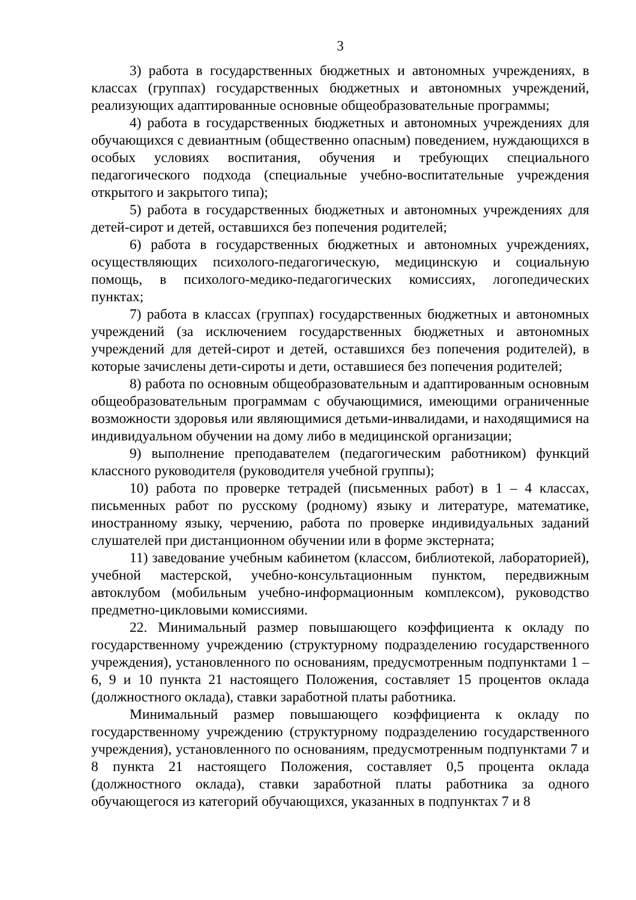3
3) работа в государственных бюджетных и автономных учреждениях, в классах (группах) государственных бюджетных и автономных учреждений, реализующих адаптированные основные общеобразовательные программы;
4) работа в государственных бюджетных и автономных учреждениях для обучающихся с девиантным (общественно опасным) поведением, нуждающихся в особых условиях воспитания, обучения и требующих специального педагогического подхода (специальные учебно-воспитательные учреждения открытого и закрытого типа);
5) работа в государственных бюджетных и автономных учреждениях для детей-сирот и детей, оставшихся без попечения родителей;
6) работа в государственных бюджетных и автономных учреждениях, осуществляющих психолого-педагогическую, медицинскую и социальную помощь, в психолого-медико-педагогических комиссиях, логопедических пунктах;
7) работа в классах (группах) государственных бюджетных и автономных учреждений (за исключением государственных бюджетных и автономных учреждений для детей-сирот и детей, оставшихся без попечения родителей), в которые зачислены дети-сироты и дети, оставшиеся без попечения родителей;
8) работа по основным общеобразовательным и адаптированным основным общеобразовательным программам с обучающимися, имеющими ограниченные возможности здоровья или являющимися детьми-инвалидами, и находящимися на индивидуальном обучении на дому либо в медицинской организации;
9) выполнение преподавателем (педагогическим работником) функций классного руководителя (руководителя учебной группы);
10) работа по проверке тетрадей (письменных работ) в 1 – 4 классах, письменных работ по русскому (родному) языку и литературе, математике, иностранному языку, черчению, работа по проверке индивидуальных заданий слушателей при дистанционном обучении или в форме экстерната;
11) заведование учебным кабинетом (классом, библиотекой, лабораторией), учебной мастерской, учебно-консультационным пунктом, передвижным автоклубом (мобильным учебно-информационным комплексом), руководство предметно-цикловыми комиссиями.
22. Минимальный размер повышающего коэффициента к окладу по государственному учреждению (структурному подразделению государственного учреждения), установленного по основаниям, предусмотренным подпунктами 1 – 6, 9 и 10 пункта 21 настоящего Положения, составляет 15 процентов оклада (должностного оклада), ставки заработной платы работника.
Минимальный размер повышающего коэффициента к окладу по государственному учреждению (структурному подразделению государственного учреждения), установленного по основаниям, предусмотренным подпунктами 7 и 8 пункта 21 настоящего Положения, составляет 0,5 процента оклада (должностного оклада), ставки заработной платы работника за одного обучающегося из категорий обучающихся, указанных в подпунктах 7 и 8